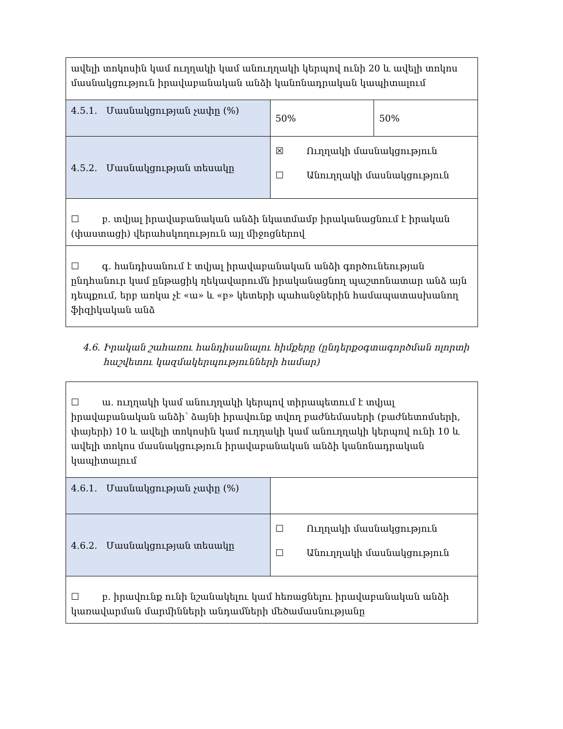| ավելի տոկոսին կամ ուղղակի կամ անուղղակի կերպով ունի 20 և ավելի տոկոս մասնակցություն իրավաբանական անձի կանոնադրական կապիտալում | | |
| 4.5.1. Մասնակցության չափը (%) | 50% | 50% |
| 4.5.2. Մասնակցության տեսակը | ☒ Ուղղակի մասնակցություն ☐ Անուղղակի մասնակցություն | |
| ☐ բ. տվյալ իրավաբանական անձի նկատմամբ իրականացնում է իրական (փաստացի) վերահսկողություն այլ միջոցներով | | |
| ☐ գ. հանդիսանում է տվյալ իրավաբանական անձի գործունեության ընդհանուր կամ ընթացիկ ղեկավարումն իրականացնող պաշտոնատար անձ այն դեպքում, երբ առկա չէ «ա» և «բ» կետերի պահանջներին համապատասխանող ֆիզիկական անձ | | |
4.6. Իրական շահառու հանդիսանալու հիմքերը (ընդերքօգտագործման ոլորտի
հաշվետու կազմակերպությունների համար)
| ☐ ա. ուղղակի կամ անուղղակի կերպով տիրապետում է տվյալ իրավաբանական անձի՝ ձայնի իրավունք տվող բաժնեմասերի (բաժնետոմսերի, փայերի) 10 և ավելի տոկոսին կամ ուղղակի կամ անուղղակի կերպով ունի 10 և ավելի տոկոս մասնակցություն իրավաբանական անձի կանոնադրական կապիտալում | |
| 4.6.1. Մասնակցության չափը (%) | |
| 4.6.2. Մասնակցության տեսակը | ☐ Ուղղակի մասնակցություն ☐ Անուղղակի մասնակցություն |
| ☐ բ. իրավունք ունի նշանակելու կամ հեռացնելու իրավաբանական անձի կառավարման մարմինների անդամների մեծամասնությանը | |